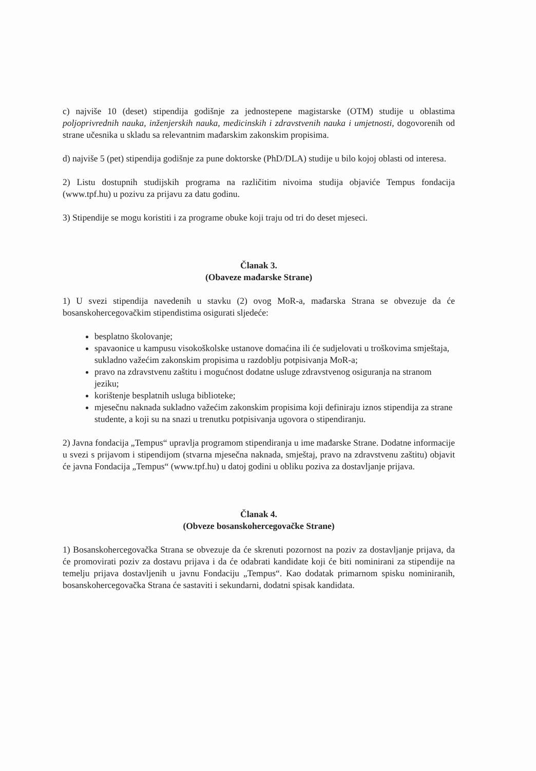c) najviše 10 (deset) stipendija godišnje za jednostepene magistarske (OTM) studije u oblastima poljoprivrednih nauka, inženjerskih nauka, medicinskih i zdravstvenih nauka i umjetnosti, dogovorenih od strane učesnika u skladu sa relevantnim mađarskim zakonskim propisima.
d) najviše 5 (pet) stipendija godišnje za pune doktorske (PhD/DLA) studije u bilo kojoj oblasti od interesa.
2) Listu dostupnih studijskih programa na različitim nivoima studija objaviće Tempus fondacija (www.tpf.hu) u pozivu za prijavu za datu godinu.
3) Stipendije se mogu koristiti i za programe obuke koji traju od tri do deset mjeseci.
Članak 3.
(Obaveze mađarske Strane)
1) U svezi stipendija navedenih u stavku (2) ovog MoR-a, mađarska Strana se obvezuje da će bosanskohercegovačkim stipendistima osigurati sljedeće:
besplatno školovanje;
spavaonice u kampusu visokoškolske ustanove domaćina ili će sudjelovati u troškovima smještaja, sukladno važećim zakonskim propisima u razdoblju potpisivanja MoR-a;
pravo na zdravstvenu zaštitu i mogućnost dodatne usluge zdravstvenog osiguranja na stranom jeziku;
korištenje besplatnih usluga biblioteke;
mjesečnu naknada sukladno važećim zakonskim propisima koji definiraju iznos stipendija za strane studente, a koji su na snazi u trenutku potpisivanja ugovora o stipendiranju.
2) Javna fondacija „Tempus“ upravlja programom stipendiranja u ime mađarske Strane. Dodatne informacije u svezi s prijavom i stipendijom (stvarna mjesečna naknada, smještaj, pravo na zdravstvenu zaštitu) objavit će javna Fondacija „Tempus“ (www.tpf.hu) u datoj godini u obliku poziva za dostavljanje prijava.
Članak 4.
(Obveze bosanskohercegovačke Strane)
1) Bosanskohercegovačka Strana se obvezuje da će skrenuti pozornost na poziv za dostavljanje prijava, da će promovirati poziv za dostavu prijava i da će odabrati kandidate koji će biti nominirani za stipendije na temelju prijava dostavljenih u javnu Fondaciju „Tempus“. Kao dodatak primarnom spisku nominiranih, bosanskohercegovačka Strana će sastaviti i sekundarni, dodatni spisak kandidata.